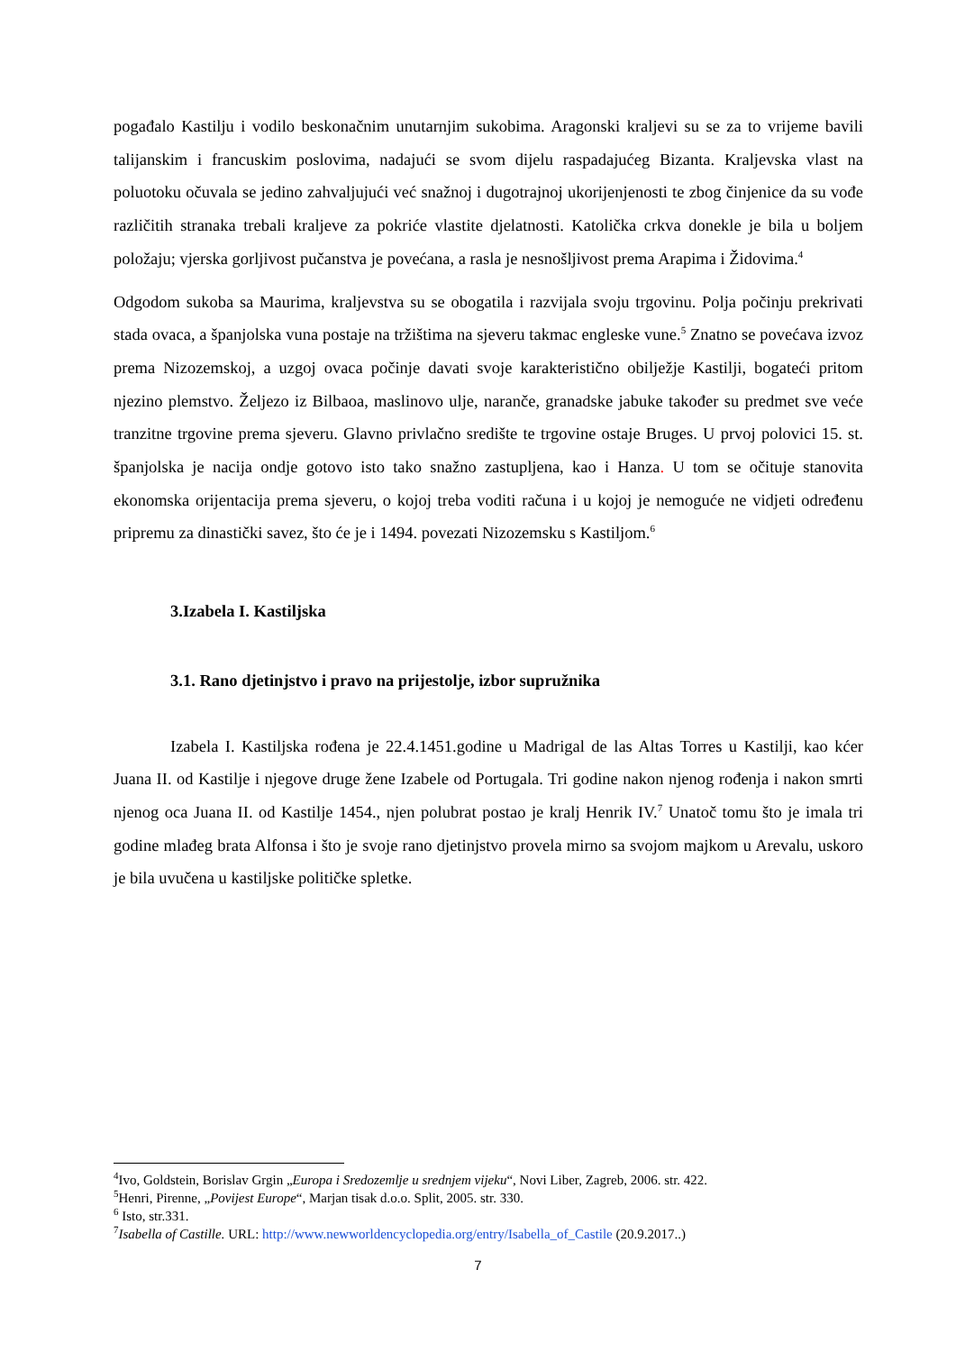pogađalo Kastilju i vodilo beskonačnim unutarnjim sukobima. Aragonski kraljevi su se za to vrijeme bavili talijanskim i francuskim poslovima, nadajući se svom dijelu raspadajućeg Bizanta. Kraljevska vlast na poluotoku očuvala se jedino zahvaljujući već snažnoj i dugotrajnoj ukorijenjenosti te zbog činjenice da su vođe različitih stranaka trebali kraljeve za pokriće vlastite djelatnosti. Katolička crkva donekle je bila u boljem položaju; vjerska gorljivost pučanstva je povećana, a rasla je nesnošljivost prema Arapima i Židovima.<sup>4</sup>
Odgodom sukoba sa Maurima, kraljevstva su se obogatila i razvijala svoju trgovinu. Polja počinju prekrivati stada ovaca, a španjolska vuna postaje na tržištima na sjeveru takmac engleske vune.<sup>5</sup> Znatno se povećava izvoz prema Nizozemskoj, a uzgoj ovaca počinje davati svoje karakteristično obilježje Kastilji, bogateći pritom njezino plemstvo. Željezo iz Bilbaoa, maslinovo ulje, naranče, granadske jabuke također su predmet sve veće tranzitne trgovine prema sjeveru. Glavno privlačno središte te trgovine ostaje Bruges. U prvoj polovici 15. st. španjolska je nacija ondje gotovo isto tako snažno zastupljena, kao i Hanza. U tom se očituje stanovita ekonomska orijentacija prema sjeveru, o kojoj treba voditi računa i u kojoj je nemoguće ne vidjeti određenu pripremu za dinastički savez, što će je i 1494. povezati Nizozemsku s Kastiljom.<sup>6</sup>
3.Izabela I. Kastiljska
3.1. Rano djetinjstvo i pravo na prijestolje, izbor supružnika
Izabela I. Kastiljska rođena je 22.4.1451.godine u Madrigal de las Altas Torres u Kastilji, kao kćer Juana II. od Kastilje i njegove druge žene Izabele od Portugala. Tri godine nakon njenog rođenja i nakon smrti njenog oca Juana II. od Kastilje 1454., njen polubrat postao je kralj Henrik IV.<sup>7</sup> Unatoč tomu što je imala tri godine mlađeg brata Alfonsa i što je svoje rano djetinjstvo provela mirno sa svojom majkom u Arevalu, uskoro je bila uvučena u kastiljske političke spletke.
<sup>4</sup> Ivo, Goldstein, Borislav Grgin „Europa i Sredozemlje u srednjem vijeku“, Novi Liber, Zagreb, 2006. str. 422.
<sup>5</sup> Henri, Pirenne, „Povijest Europe“, Marjan tisak d.o.o. Split, 2005. str. 330.
<sup>6</sup> Isto, str.331.
<sup>7</sup> Isabella of Castille. URL: http://www.newworldencyclopedia.org/entry/Isabella_of_Castile (20.9.2017..)
7